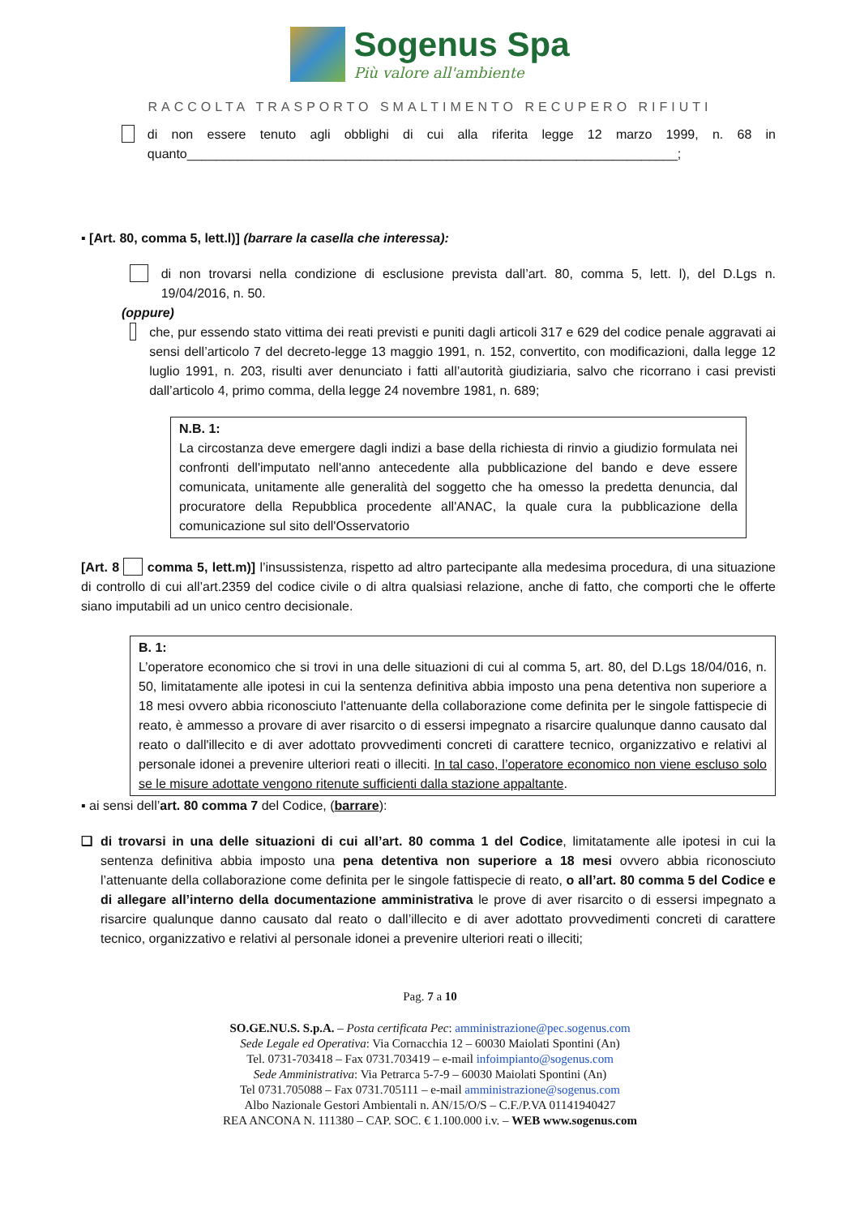Sogenus Spa
Più valore all'ambiente
RACCOLTA TRASPORTO SMALTIMENTO RECUPERO RIFIUTI
di non essere tenuto agli obblighi di cui alla riferita legge 12 marzo 1999, n. 68 in quanto____________________________________________________________________;
▪ [Art. 80, comma 5, lett.l)] (barrare la casella che interessa):
di non trovarsi nella condizione di esclusione prevista dall’art. 80, comma 5, lett. l), del D.Lgs n. 19/04/2016, n. 50.
(oppure)
che, pur essendo stato vittima dei reati previsti e puniti dagli articoli 317 e 629 del codice penale aggravati ai sensi dell’articolo 7 del decreto-legge 13 maggio 1991, n. 152, convertito, con modificazioni, dalla legge 12 luglio 1991, n. 203, risulti aver denunciato i fatti all’autorità giudiziaria, salvo che ricorrano i casi previsti dall’articolo 4, primo comma, della legge 24 novembre 1981, n. 689;
N.B. 1:
La circostanza deve emergere dagli indizi a base della richiesta di rinvio a giudizio formulata nei confronti dell'imputato nell'anno antecedente alla pubblicazione del bando e deve essere comunicata, unitamente alle generalità del soggetto che ha omesso la predetta denuncia, dal procuratore della Repubblica procedente all'ANAC, la quale cura la pubblicazione della comunicazione sul sito dell'Osservatorio
[Art. 8 comma 5, lett.m)] l’insussistenza, rispetto ad altro partecipante alla medesima procedura, di una situazione di controllo di cui all’art.2359 del codice civile o di altra qualsiasi relazione, anche di fatto, che comporti che le offerte siano imputabili ad un unico centro decisionale.
B. 1:
L’operatore economico che si trovi in una delle situazioni di cui al comma 5, art. 80, del D.Lgs 18/04/016, n. 50, limitatamente alle ipotesi in cui la sentenza definitiva abbia imposto una pena detentiva non superiore a 18 mesi ovvero abbia riconosciuto l'attenuante della collaborazione come definita per le singole fattispecie di reato, è ammesso a provare di aver risarcito o di essersi impegnato a risarcire qualunque danno causato dal reato o dall'illecito e di aver adottato provvedimenti concreti di carattere tecnico, organizzativo e relativi al personale idonei a prevenire ulteriori reati o illeciti. In tal caso, l’operatore economico non viene escluso solo se le misure adottate vengono ritenute sufficienti dalla stazione appaltante.
▪ ai sensi dell’art. 80 comma 7 del Codice, (barrare):
❑ di trovarsi in una delle situazioni di cui all’art. 80 comma 1 del Codice, limitatamente alle ipotesi in cui la sentenza definitiva abbia imposto una pena detentiva non superiore a 18 mesi ovvero abbia riconosciuto l’attenuante della collaborazione come definita per le singole fattispecie di reato, o all’art. 80 comma 5 del Codice e di allegare all’interno della documentazione amministrativa le prove di aver risarcito o di essersi impegnato a risarcire qualunque danno causato dal reato o dall’illecito e di aver adottato provvedimenti concreti di carattere tecnico, organizzativo e relativi al personale idonei a prevenire ulteriori reati o illeciti;
Pag. 7 a 10
SO.GE.NU.S. S.p.A. – Posta certificata Pec: amministrazione@pec.sogenus.com
Sede Legale ed Operativa: Via Cornacchia 12 – 60030 Maiolati Spontini (An)
Tel. 0731-703418 – Fax 0731.703419 – e-mail infoimpianto@sogenus.com
Sede Amministrativa: Via Petrarca 5-7-9 – 60030 Maiolati Spontini (An)
Tel 0731.705088 – Fax 0731.705111 – e-mail amministrazione@sogenus.com
Albo Nazionale Gestori Ambientali n. AN/15/O/S – C.F./P.VA 01141940427
REA ANCONA N. 111380 – CAP. SOC. € 1.100.000 i.v. – WEB www.sogenus.com